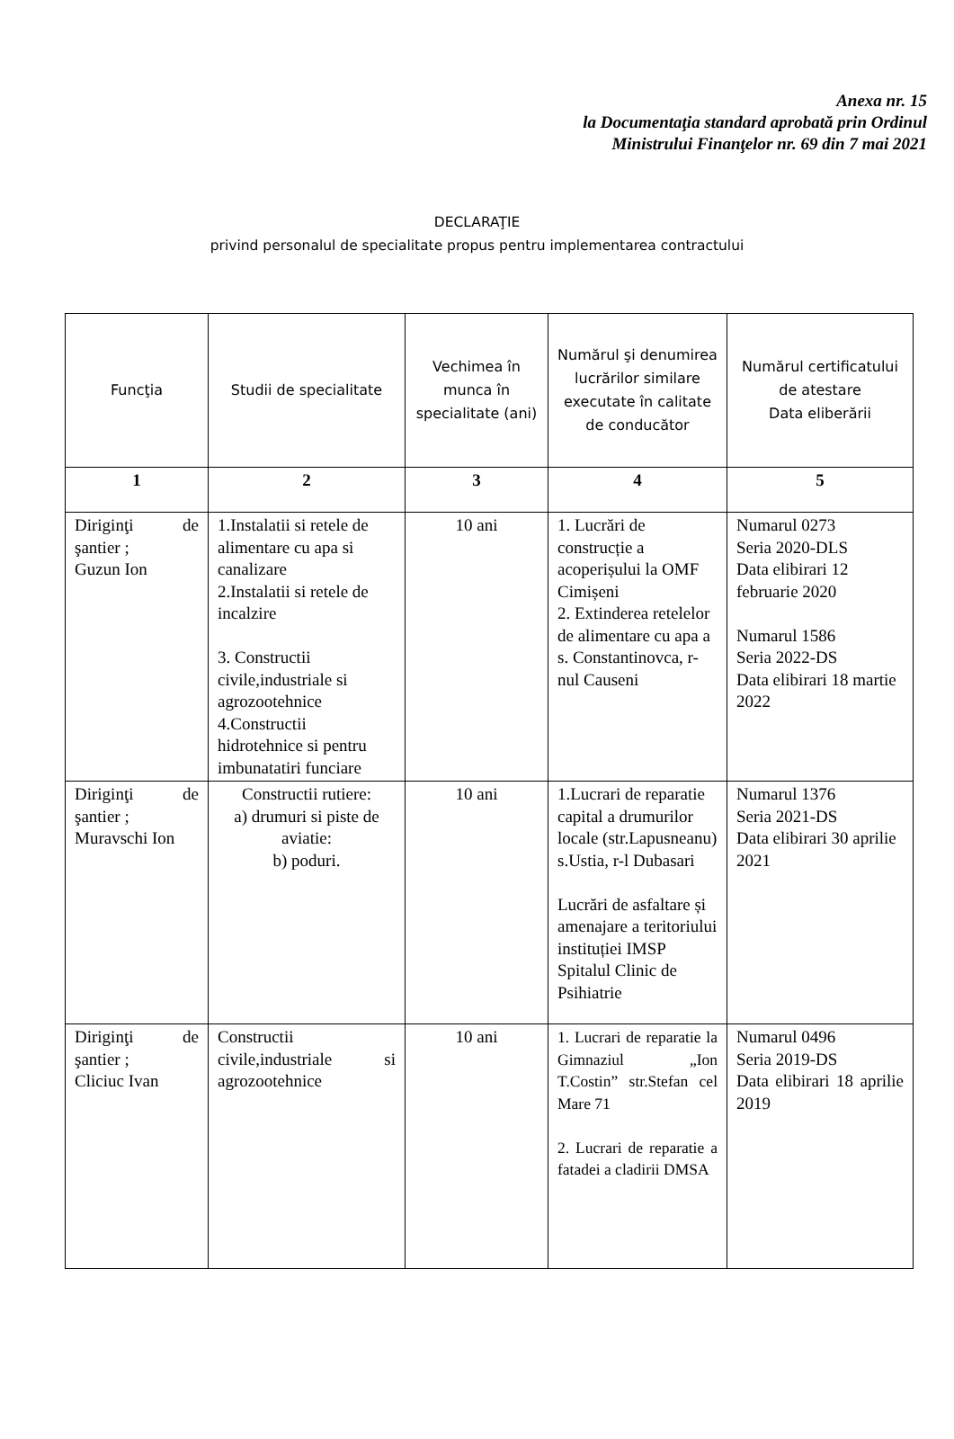Anexa nr. 15
la Documentaţia standard aprobată prin Ordinul
Ministrului Finanţelor nr. 69 din 7 mai 2021
DECLARAŢIE
privind personalul de specialitate propus pentru implementarea contractului
| Funcţia | Studii de specialitate | Vechimea în munca în specialitate (ani) | Numărul şi denumirea lucrărilor similare executate în calitate de conducător | Numărul certificatului de atestare Data eliberării |
| --- | --- | --- | --- | --- |
| 1 | 2 | 3 | 4 | 5 |
| Diriginţi de şantier ; Guzun Ion | 1.Instalatii si retele de alimentare cu apa si canalizare 2.Instalatii si retele de incalzire 3. Constructii civile,industriale si agrozootehnice 4.Constructii hidrotehnice si pentru imbunatatiri funciare | 10 ani | 1. Lucrări de construcție a acoperișului la OMF Cimișeni 2. Extinderea retelelor de alimentare cu apa a s. Constantinovca, r-nul Causeni | Numarul 0273 Seria 2020-DLS Data elibirari 12 februarie 2020 Numarul 1586 Seria 2022-DS Data elibirari 18 martie 2022 |
| Diriginţi de şantier ; Muravschi Ion | Constructii rutiere: a) drumuri si piste de aviatie: b) poduri. | 10 ani | 1.Lucrari de reparatie capital a drumurilor locale (str.Lapusneanu) s.Ustia, r-l Dubasari Lucrări de asfaltare și amenajare a teritoriului instituției IMSP Spitalul Clinic de Psihiatrie | Numarul 1376 Seria 2021-DS Data elibirari 30 aprilie 2021 |
| Diriginţi de şantier ; Cliciuc Ivan | Constructii civile,industriale si agrozootehnice | 10 ani | 1. Lucrari de reparatie la Gimnaziul „Ion T.Costin” str.Stefan cel Mare 71 2. Lucrari de reparatie a fatadei a cladirii DMSA | Numarul 0496 Seria 2019-DS Data elibirari 18 aprilie 2019 |